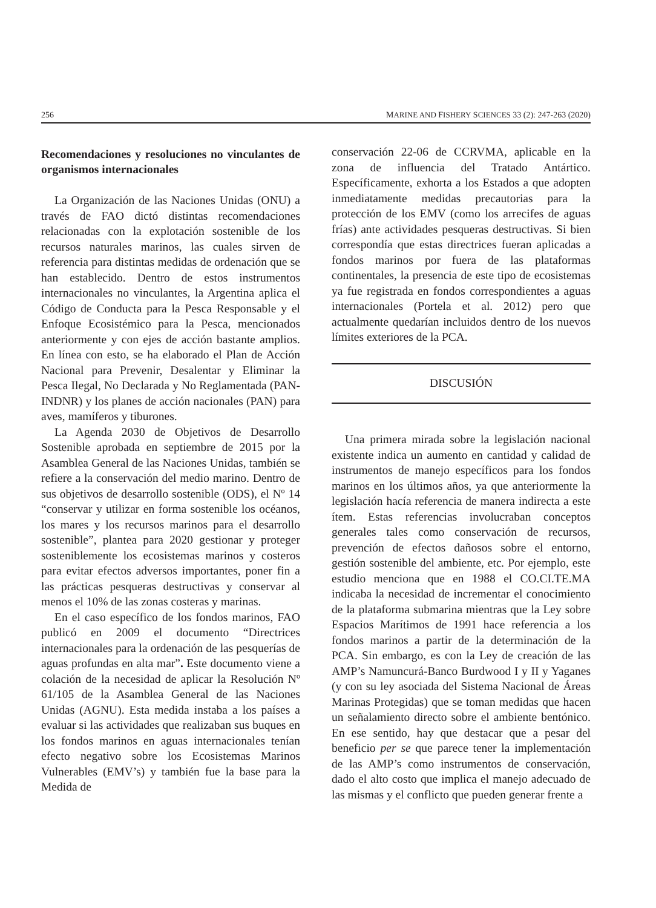256 MARINE AND FISHERY SCIENCES 33 (2): 247-263 (2020)
Recomendaciones y resoluciones no vinculantes de organismos internacionales
La Organización de las Naciones Unidas (ONU) a través de FAO dictó distintas recomendaciones relacionadas con la explotación sostenible de los recursos naturales marinos, las cuales sirven de referencia para distintas medidas de ordenación que se han establecido. Dentro de estos instrumentos internacionales no vinculantes, la Argentina aplica el Código de Conducta para la Pesca Responsable y el Enfoque Ecosistémico para la Pesca, mencionados anteriormente y con ejes de acción bastante amplios. En línea con esto, se ha elaborado el Plan de Acción Nacional para Prevenir, Desalentar y Eliminar la Pesca Ilegal, No Declarada y No Reglamentada (PAN-INDNR) y los planes de acción nacionales (PAN) para aves, mamíferos y tiburones.
La Agenda 2030 de Objetivos de Desarrollo Sostenible aprobada en septiembre de 2015 por la Asamblea General de las Naciones Unidas, también se refiere a la conservación del medio marino. Dentro de sus objetivos de desarrollo sostenible (ODS), el Nº 14 “conservar y utilizar en forma sostenible los océanos, los mares y los recursos marinos para el desarrollo sostenible”, plantea para 2020 gestionar y proteger sosteniblemente los ecosistemas marinos y costeros para evitar efectos adversos importantes, poner fin a las prácticas pesqueras destructivas y conservar al menos el 10% de las zonas costeras y marinas.
En el caso específico de los fondos marinos, FAO publicó en 2009 el documento “Directrices internacionales para la ordenación de las pesquerías de aguas profundas en alta mar”. Este documento viene a colación de la necesidad de aplicar la Resolución Nº 61/105 de la Asamblea General de las Naciones Unidas (AGNU). Esta medida instaba a los países a evaluar si las actividades que realizaban sus buques en los fondos marinos en aguas internacionales tenían efecto negativo sobre los Ecosistemas Marinos Vulnerables (EMV’s) y también fue la base para la Medida de
conservación 22-06 de CCRVMA, aplicable en la zona de influencia del Tratado Antártico. Específicamente, exhorta a los Estados a que adopten inmediatamente medidas precautorias para la protección de los EMV (como los arrecifes de aguas frías) ante actividades pesqueras destructivas. Si bien correspondía que estas directrices fueran aplicadas a fondos marinos por fuera de las plataformas continentales, la presencia de este tipo de ecosistemas ya fue registrada en fondos correspondientes a aguas internacionales (Portela et al. 2012) pero que actualmente quedarían incluidos dentro de los nuevos límites exteriores de la PCA.
DISCUSIÓN
Una primera mirada sobre la legislación nacional existente indica un aumento en cantidad y calidad de instrumentos de manejo específicos para los fondos marinos en los últimos años, ya que anteriormente la legislación hacía referencia de manera indirecta a este ítem. Estas referencias involucraban conceptos generales tales como conservación de recursos, prevención de efectos dañosos sobre el entorno, gestión sostenible del ambiente, etc. Por ejemplo, este estudio menciona que en 1988 el CO.CI.TE.MA indicaba la necesidad de incrementar el conocimiento de la plataforma submarina mientras que la Ley sobre Espacios Marítimos de 1991 hace referencia a los fondos marinos a partir de la determinación de la PCA. Sin embargo, es con la Ley de creación de las AMP’s Namuncurá-Banco Burdwood I y II y Yaganes (y con su ley asociada del Sistema Nacional de Áreas Marinas Protegidas) que se toman medidas que hacen un señalamiento directo sobre el ambiente bentónico. En ese sentido, hay que destacar que a pesar del beneficio per se que parece tener la implementación de las AMP’s como instrumentos de conservación, dado el alto costo que implica el manejo adecuado de las mismas y el conflicto que pueden generar frente a